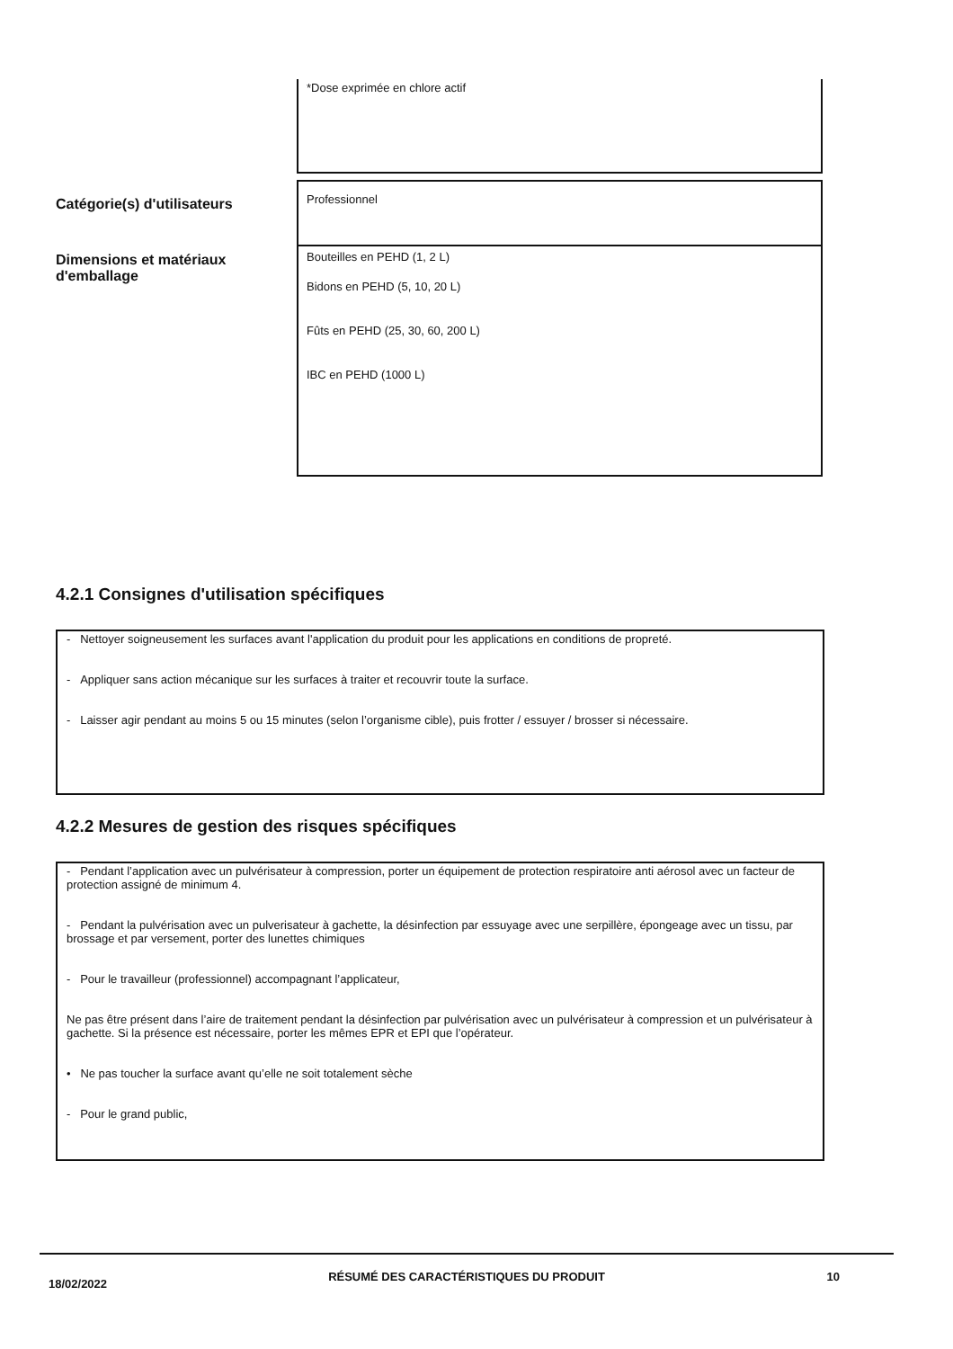*Dose exprimée en chlore actif
Catégorie(s) d'utilisateurs
Professionnel
Dimensions et matériaux d'emballage
Bouteilles en PEHD (1, 2 L)
Bidons en PEHD (5, 10, 20 L)
Fûts en PEHD (25, 30, 60, 200 L)
IBC en PEHD (1000 L)
4.2.1 Consignes d'utilisation spécifiques
- Nettoyer soigneusement les surfaces avant l'application du produit pour les applications en conditions de propreté.
- Appliquer sans action mécanique sur les surfaces à traiter et recouvrir toute la surface.
- Laisser agir pendant au moins 5 ou 15 minutes (selon l’organisme cible), puis frotter / essuyer / brosser si nécessaire.
4.2.2 Mesures de gestion des risques spécifiques
- Pendant l’application avec un pulvérisateur à compression, porter un équipement de protection respiratoire anti aérosol avec un facteur de protection assigné de minimum 4.
- Pendant la pulvérisation avec un pulverisateur à gachette, la désinfection par essuyage avec une serpillère, épongeage avec un tissu, par brossage et par versement, porter des lunettes chimiques
- Pour le travailleur (professionnel) accompagnant l’applicateur,
Ne pas être présent dans l’aire de traitement pendant la désinfection par pulvérisation avec un pulvérisateur à compression et un pulvérisateur à gachette. Si la présence est nécessaire, porter les mêmes EPR et EPI que l’opérateur.
• Ne pas toucher la surface avant qu’elle ne soit totalement sèche
- Pour le grand public,
18/02/2022
RÉSUMÉ DES CARACTÉRISTIQUES DU PRODUIT 10